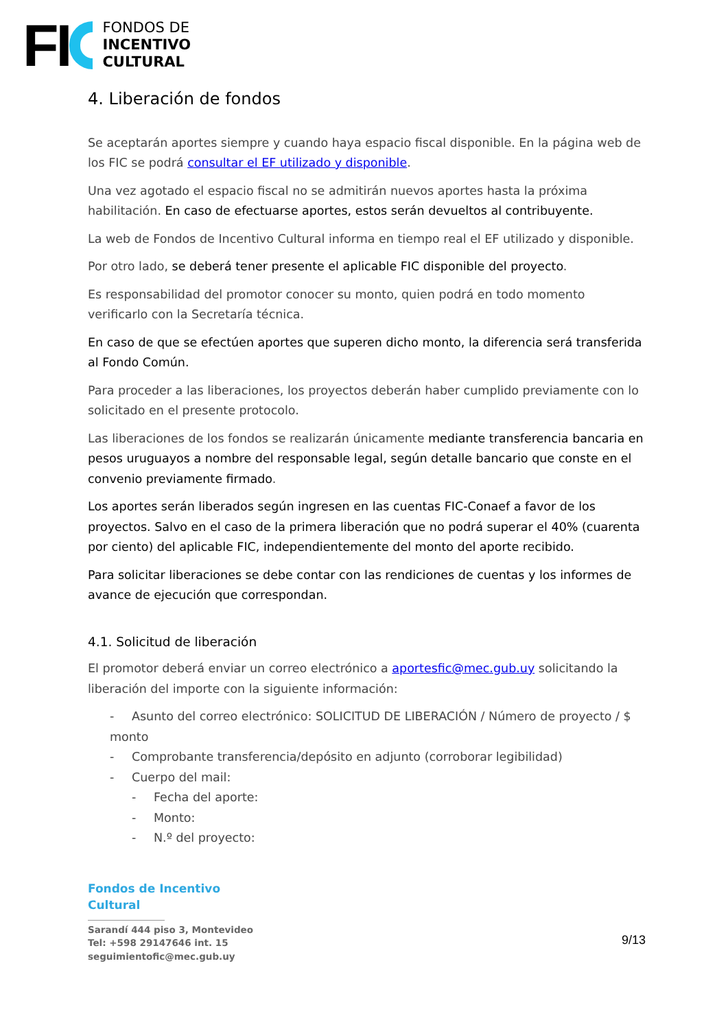FI
FONDOS DE
INCENTIVO
CULTURAL
4. Liberación de fondos
Se aceptarán aportes siempre y cuando haya espacio fiscal disponible. En la página web de los FIC se podrá consultar el EF utilizado y disponible.
Una vez agotado el espacio fiscal no se admitirán nuevos aportes hasta la próxima habilitación. En caso de efectuarse aportes, estos serán devueltos al contribuyente.
La web de Fondos de Incentivo Cultural informa en tiempo real el EF utilizado y disponible.
Por otro lado, se deberá tener presente el aplicable FIC disponible del proyecto.
Es responsabilidad del promotor conocer su monto, quien podrá en todo momento verificarlo con la Secretaría técnica.
En caso de que se efectúen aportes que superen dicho monto, la diferencia será transferida al Fondo Común.
Para proceder a las liberaciones, los proyectos deberán haber cumplido previamente con lo solicitado en el presente protocolo.
Las liberaciones de los fondos se realizarán únicamente mediante transferencia bancaria en pesos uruguayos a nombre del responsable legal, según detalle bancario que conste en el convenio previamente firmado.
Los aportes serán liberados según ingresen en las cuentas FIC-Conaef a favor de los proyectos. Salvo en el caso de la primera liberación que no podrá superar el 40% (cuarenta por ciento) del aplicable FIC, independientemente del monto del aporte recibido.
Para solicitar liberaciones se debe contar con las rendiciones de cuentas y los informes de avance de ejecución que correspondan.
4.1. Solicitud de liberación
El promotor deberá enviar un correo electrónico a aportesfic@mec.gub.uy solicitando la liberación del importe con la siguiente información:
- Asunto del correo electrónico: SOLICITUD DE LIBERACIÓN / Número de proyecto / $ monto
- Comprobante transferencia/depósito en adjunto (corroborar legibilidad)
- Cuerpo del mail:
- Fecha del aporte:
- Monto:
- N.º del proyecto:
Fondos de Incentivo
Cultural
Sarandí 444 piso 3, Montevideo
Tel: +598 29147646 int. 15
seguimientofic@mec.gub.uy
9/13